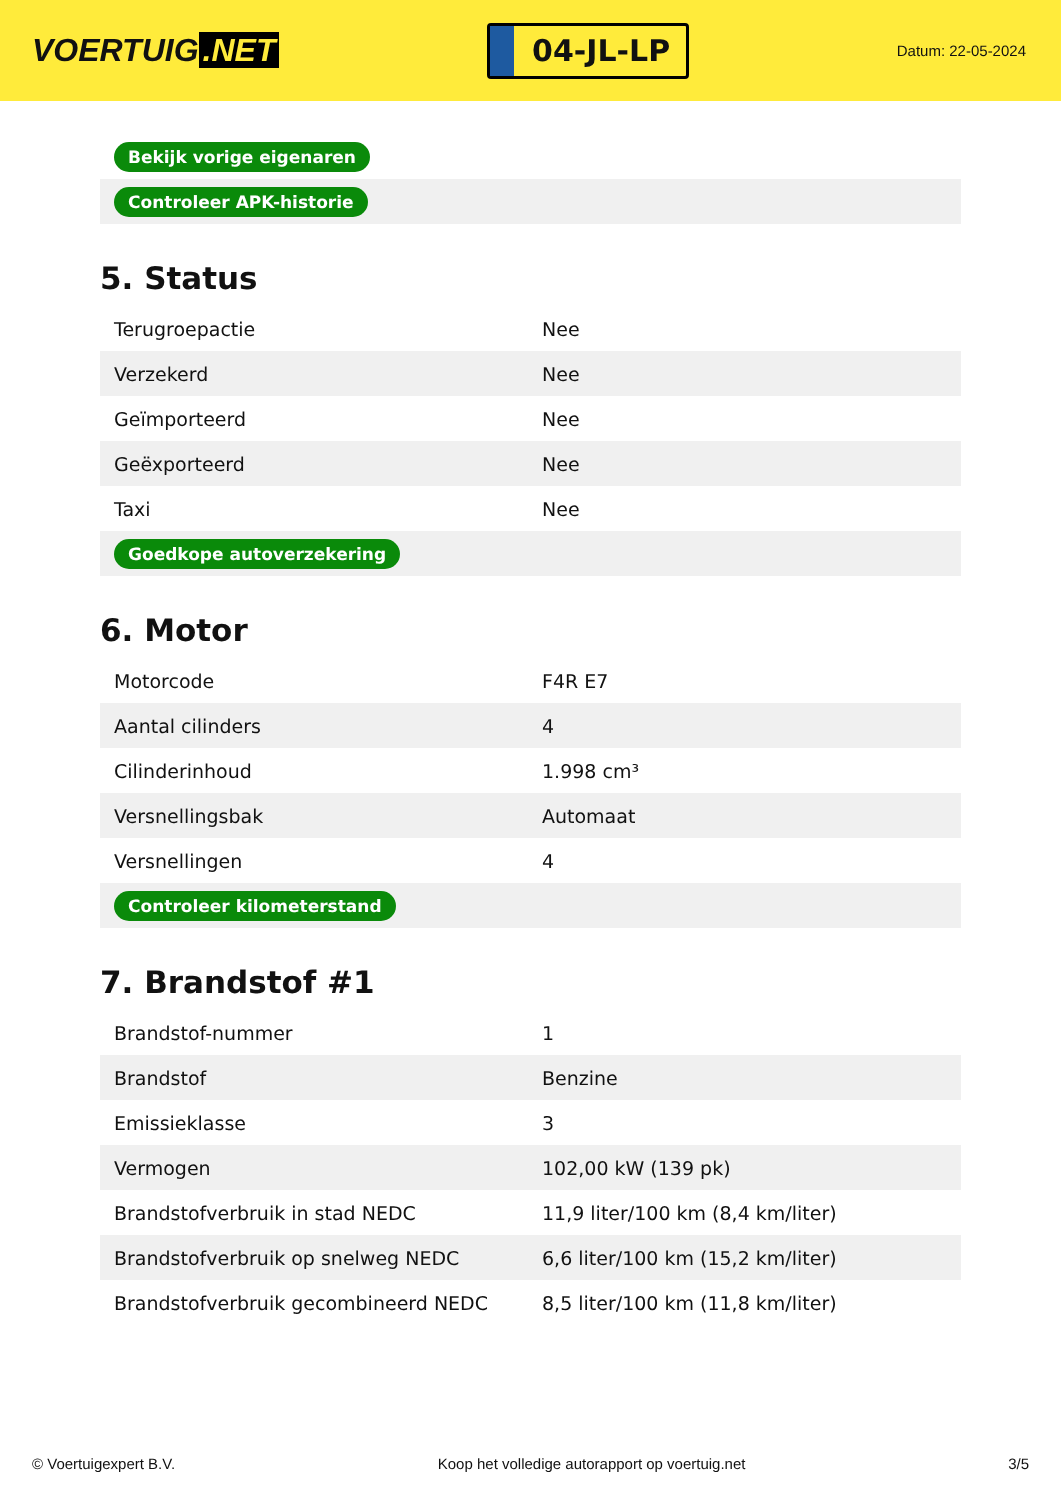VOERTUIG.NET
04-JL-LP
Datum: 22-05-2024
| Bekijk vorige eigenaren |
| Controleer APK-historie |
5. Status
| Terugroepactie | Nee |
| Verzekerd | Nee |
| Geïmporteerd | Nee |
| Geëxporteerd | Nee |
| Taxi | Nee |
| Goedkope autoverzekering | |
6. Motor
| Motorcode | F4R E7 |
| Aantal cilinders | 4 |
| Cilinderinhoud | 1.998 cm³ |
| Versnellingsbak | Automaat |
| Versnellingen | 4 |
| Controleer kilometerstand | |
7. Brandstof #1
| Brandstof-nummer | 1 |
| Brandstof | Benzine |
| Emissieklasse | 3 |
| Vermogen | 102,00 kW (139 pk) |
| Brandstofverbruik in stad NEDC | 11,9 liter/100 km (8,4 km/liter) |
| Brandstofverbruik op snelweg NEDC | 6,6 liter/100 km (15,2 km/liter) |
| Brandstofverbruik gecombineerd NEDC | 8,5 liter/100 km (11,8 km/liter) |
© Voertuigexpert B.V. Koop het volledige autorapport op voertuig.net 3/5